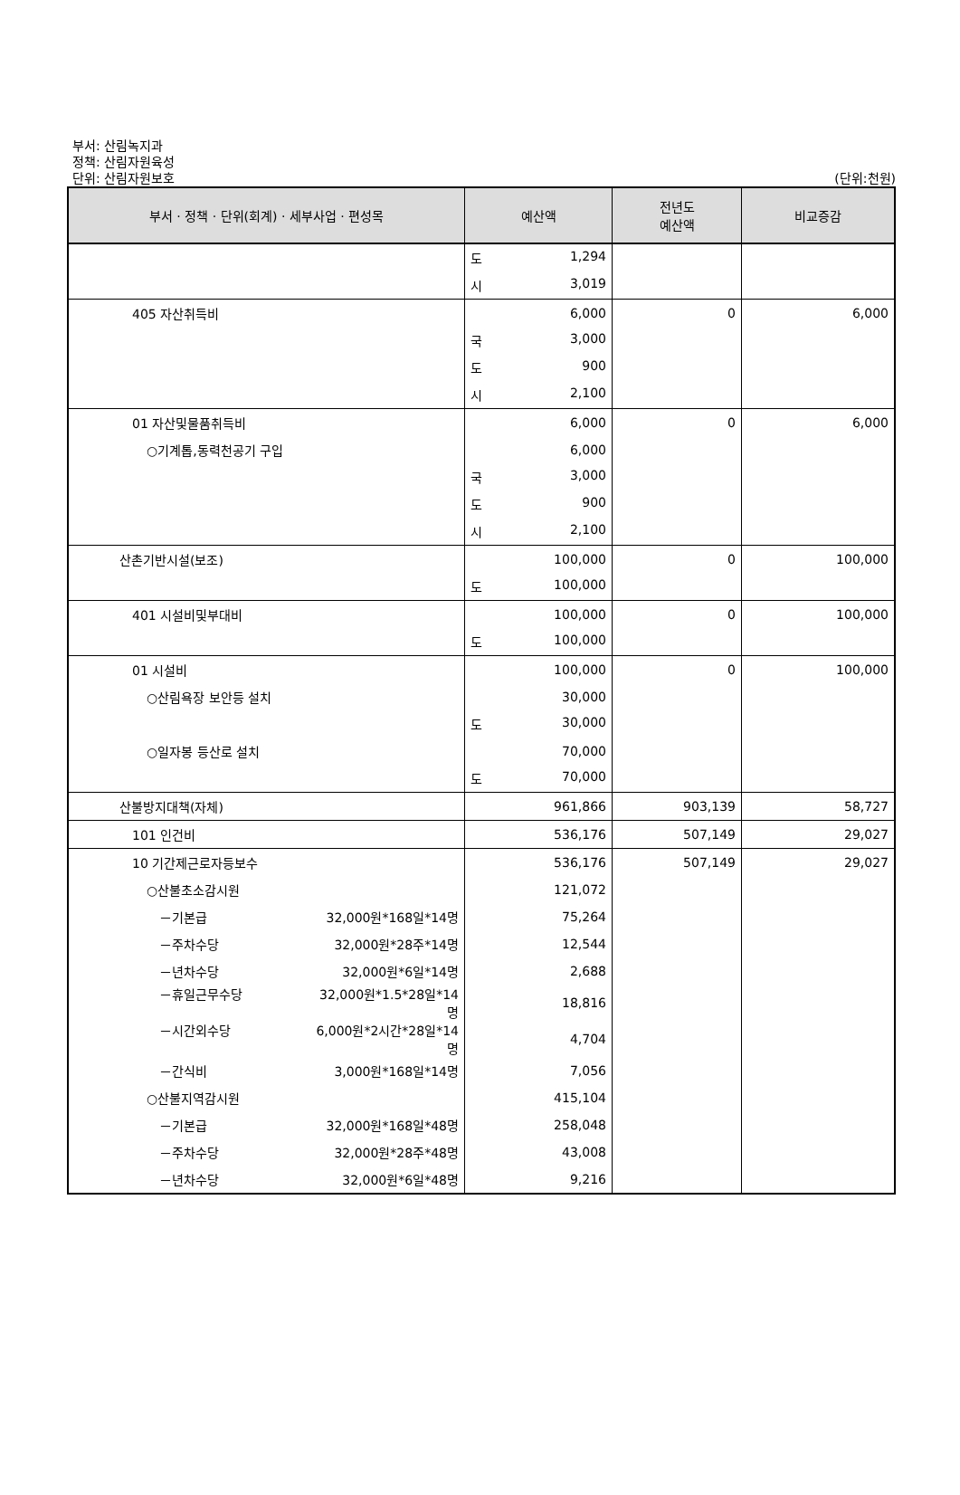부서: 산림녹지과
정책: 산림자원육성
단위: 산림자원보호
(단위:천원)
| 부서 · 정책 · 단위(회계) · 세부사업 · 편성목 | 예산액 | 전년도 예산액 | 비교증감 |
| --- | --- | --- | --- |
| | 도 1,294 | | |
| | 시 3,019 | | |
| 405 자산취득비 | 6,000 | 0 | 6,000 |
| | 국 3,000 | | |
| | 도 900 | | |
| | 시 2,100 | | |
| 01 자산및물품취득비 | 6,000 | 0 | 6,000 |
| ○기계톱,동력천공기 구입 | 6,000 | | |
| | 국 3,000 | | |
| | 도 900 | | |
| | 시 2,100 | | |
| 산촌기반시설(보조) | 100,000 | 0 | 100,000 |
| | 도 100,000 | | |
| 401 시설비및부대비 | 100,000 | 0 | 100,000 |
| | 도 100,000 | | |
| 01 시설비 | 100,000 | 0 | 100,000 |
| ○산림욕장 보안등 설치 | 30,000 | | |
| | 도 30,000 | | |
| ○일자봉 등산로 설치 | 70,000 | | |
| | 도 70,000 | | |
| 산불방지대책(자체) | 961,866 | 903,139 | 58,727 |
| 101 인건비 | 536,176 | 507,149 | 29,027 |
| 10 기간제근로자등보수 | 536,176 | 507,149 | 29,027 |
| ○산불초소감시원 | 121,072 | | |
| －기본급 32,000원*168일*14명 | 75,264 | | |
| －주차수당 32,000원*28주*14명 | 12,544 | | |
| －년차수당 32,000원*6일*14명 | 2,688 | | |
| －휴일근무수당 32,000원*1.5*28일*14명 | 18,816 | | |
| －시간외수당 6,000원*2시간*28일*14명 | 4,704 | | |
| －간식비 3,000원*168일*14명 | 7,056 | | |
| ○산불지역감시원 | 415,104 | | |
| －기본급 32,000원*168일*48명 | 258,048 | | |
| －주차수당 32,000원*28주*48명 | 43,008 | | |
| －년차수당 32,000원*6일*48명 | 9,216 | | |